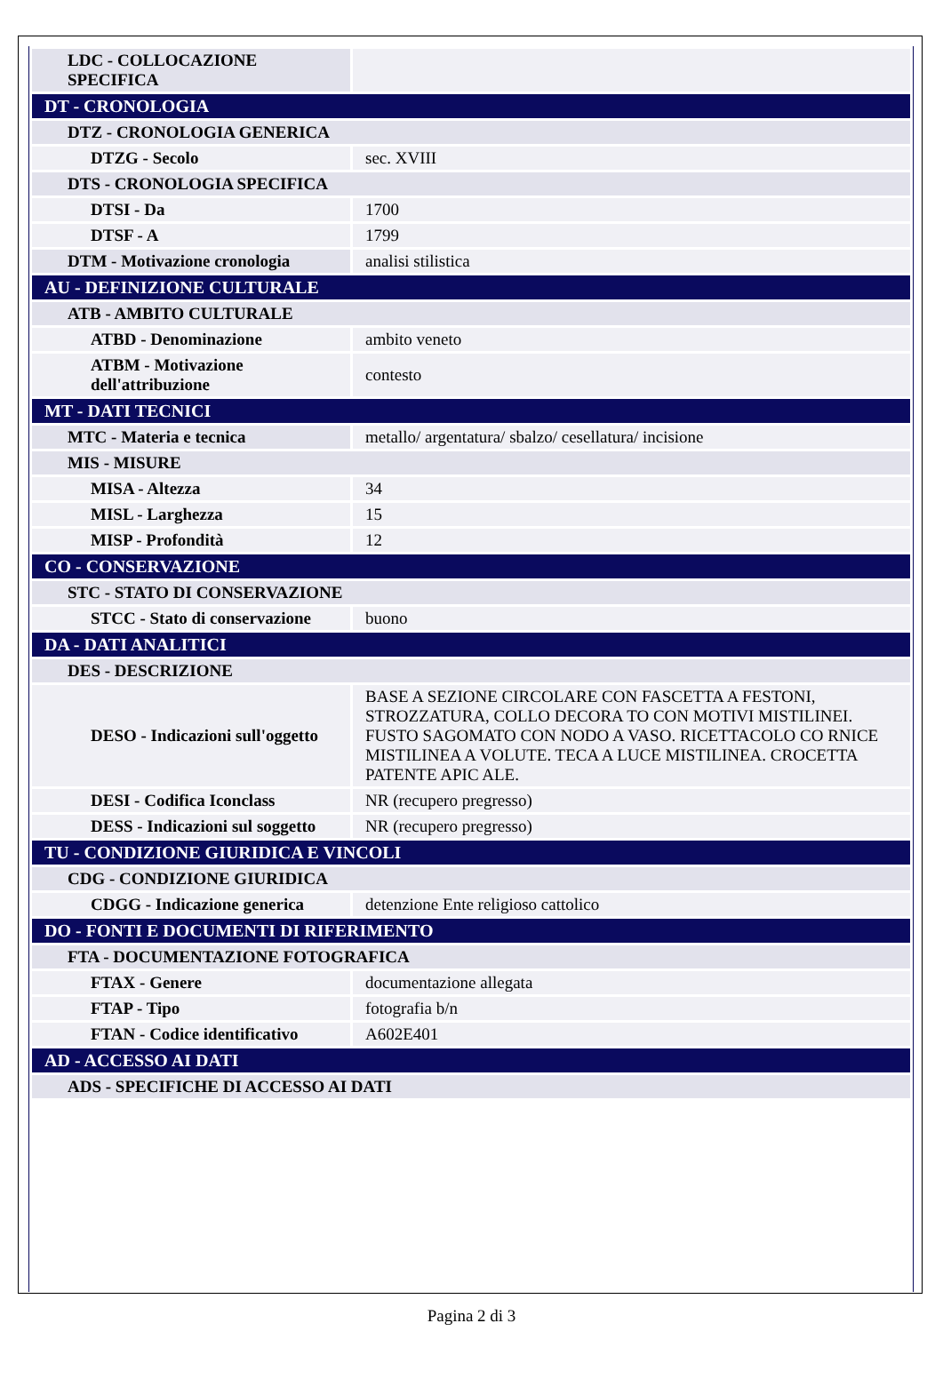| LDC - COLLOCAZIONE SPECIFICA | |
| DT - CRONOLOGIA | |
| DTZ - CRONOLOGIA GENERICA | |
| DTZG - Secolo | sec. XVIII |
| DTS - CRONOLOGIA SPECIFICA | |
| DTSI - Da | 1700 |
| DTSF - A | 1799 |
| DTM - Motivazione cronologia | analisi stilistica |
| AU - DEFINIZIONE CULTURALE | |
| ATB - AMBITO CULTURALE | |
| ATBD - Denominazione | ambito veneto |
| ATBM - Motivazione dell'attribuzione | contesto |
| MT - DATI TECNICI | |
| MTC - Materia e tecnica | metallo/ argentatura/ sbalzo/ cesellatura/ incisione |
| MIS - MISURE | |
| MISA - Altezza | 34 |
| MISL - Larghezza | 15 |
| MISP - Profondità | 12 |
| CO - CONSERVAZIONE | |
| STC - STATO DI CONSERVAZIONE | |
| STCC - Stato di conservazione | buono |
| DA - DATI ANALITICI | |
| DES - DESCRIZIONE | |
| DESO - Indicazioni sull'oggetto | BASE A SEZIONE CIRCOLARE CON FASCETTA A FESTONI, STROZZATURA, COLLO DECORA TO CON MOTIVI MISTILINEI. FUSTO SAGOMATO CON NODO A VASO. RICETTACOLO CO RNICE MISTILINEA A VOLUTE. TECA A LUCE MISTILINEA. CROCETTA PATENTE APIC ALE. |
| DESI - Codifica Iconclass | NR (recupero pregresso) |
| DESS - Indicazioni sul soggetto | NR (recupero pregresso) |
| TU - CONDIZIONE GIURIDICA E VINCOLI | |
| CDG - CONDIZIONE GIURIDICA | |
| CDGG - Indicazione generica | detenzione Ente religioso cattolico |
| DO - FONTI E DOCUMENTI DI RIFERIMENTO | |
| FTA - DOCUMENTAZIONE FOTOGRAFICA | |
| FTAX - Genere | documentazione allegata |
| FTAP - Tipo | fotografia b/n |
| FTAN - Codice identificativo | A602E401 |
| AD - ACCESSO AI DATI | |
| ADS - SPECIFICHE DI ACCESSO AI DATI | |
Pagina 2 di 3